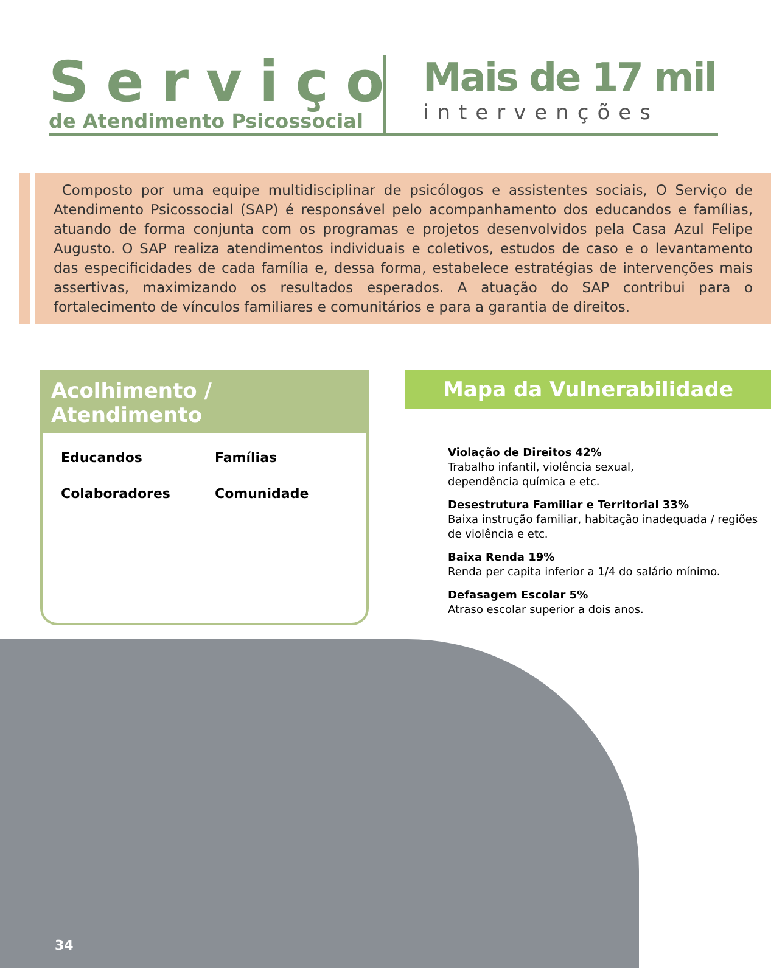Serviço
de Atendimento Psicossocial
Mais de 17 mil
intervenções
Composto por uma equipe multidisciplinar de psicólogos e assistentes sociais, O Serviço de Atendimento Psicossocial (SAP) é responsável pelo acompanhamento dos educandos e famílias, atuando de forma conjunta com os programas e projetos desenvolvidos pela Casa Azul Felipe Augusto. O SAP realiza atendimentos individuais e coletivos, estudos de caso e o levantamento das especificidades de cada família e, dessa forma, estabelece estratégias de intervenções mais assertivas, maximizando os resultados esperados. A atuação do SAP contribui para o fortalecimento de vínculos familiares e comunitários e para a garantia de direitos.
Acolhimento / Atendimento
Educandos
Famílias
Colaboradores
Comunidade
Mapa da Vulnerabilidade
Violação de Direitos 42%
Trabalho infantil, violência sexual,
dependência química e etc.
Desestrutura Familiar e Territorial 33%
Baixa instrução familiar, habitação inadequada / regiões de violência e etc.
Baixa Renda 19%
Renda per capita inferior a 1/4 do salário mínimo.
Defasagem Escolar 5%
Atraso escolar superior a dois anos.
34